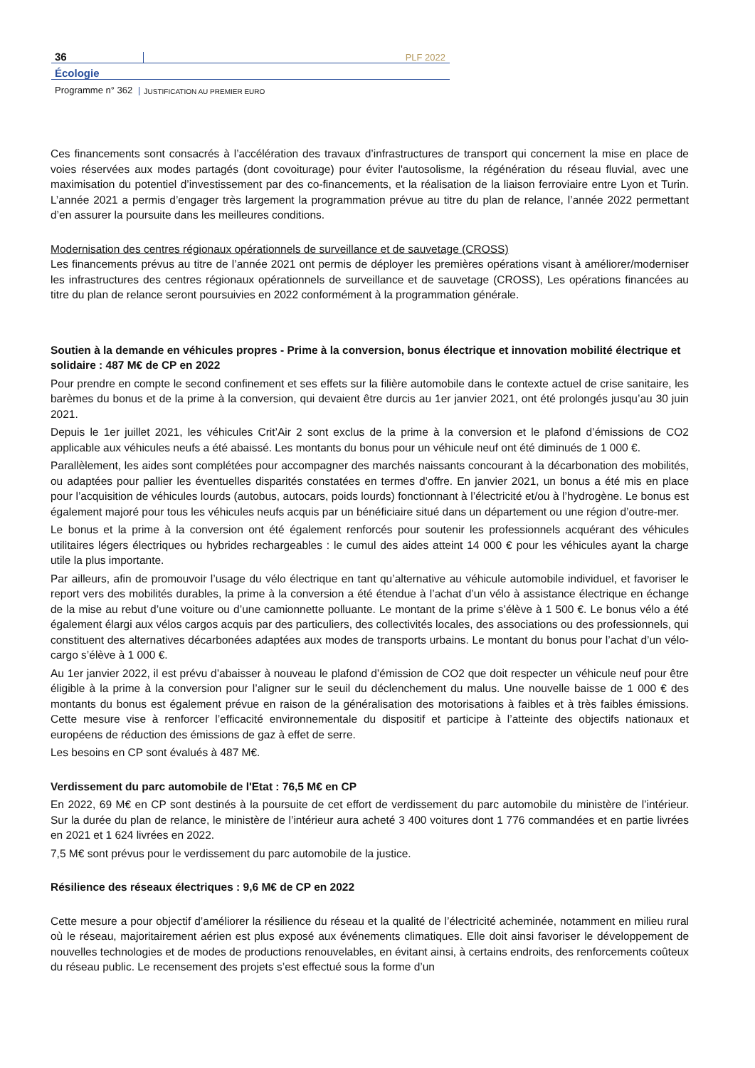36
PLF 2022
Écologie
Programme n° 362
JUSTIFICATION AU PREMIER EURO
Ces financements sont consacrés à l’accélération des travaux d’infrastructures de transport qui concernent la mise en place de voies réservées aux modes partagés (dont covoiturage) pour éviter l'autosolisme, la régénération du réseau fluvial, avec une maximisation du potentiel d’investissement par des co-financements, et la réalisation de la liaison ferroviaire entre Lyon et Turin. L’année 2021 a permis d’engager très largement la programmation prévue au titre du plan de relance, l’année 2022 permettant d’en assurer la poursuite dans les meilleures conditions.
Modernisation des centres régionaux opérationnels de surveillance et de sauvetage (CROSS)
Les financements prévus au titre de l’année 2021 ont permis de déployer les premières opérations visant à améliorer/moderniser les infrastructures des centres régionaux opérationnels de surveillance et de sauvetage (CROSS), Les opérations financées au titre du plan de relance seront poursuivies en 2022 conformément à la programmation générale.
Soutien à la demande en véhicules propres - Prime à la conversion, bonus électrique et innovation mobilité électrique et solidaire : 487 M€ de CP en 2022
Pour prendre en compte le second confinement et ses effets sur la filière automobile dans le contexte actuel de crise sanitaire, les barèmes du bonus et de la prime à la conversion, qui devaient être durcis au 1er janvier 2021, ont été prolongés jusqu’au 30 juin 2021.
Depuis le 1er juillet 2021, les véhicules Crit’Air 2 sont exclus de la prime à la conversion et le plafond d’émissions de CO2 applicable aux véhicules neufs a été abaissé. Les montants du bonus pour un véhicule neuf ont été diminués de 1 000 €.
Parallèlement, les aides sont complétées pour accompagner des marchés naissants concourant à la décarbonation des mobilités, ou adaptées pour pallier les éventuelles disparités constatées en termes d’offre. En janvier 2021, un bonus a été mis en place pour l’acquisition de véhicules lourds (autobus, autocars, poids lourds) fonctionnant à l’électricité et/ou à l’hydrogène. Le bonus est également majoré pour tous les véhicules neufs acquis par un bénéficiaire situé dans un département ou une région d’outre-mer.
Le bonus et la prime à la conversion ont été également renforcés pour soutenir les professionnels acquérant des véhicules utilitaires légers électriques ou hybrides rechargeables : le cumul des aides atteint 14 000 € pour les véhicules ayant la charge utile la plus importante.
Par ailleurs, afin de promouvoir l’usage du vélo électrique en tant qu’alternative au véhicule automobile individuel, et favoriser le report vers des mobilités durables, la prime à la conversion a été étendue à l’achat d’un vélo à assistance électrique en échange de la mise au rebut d’une voiture ou d’une camionnette polluante. Le montant de la prime s’élève à 1 500 €. Le bonus vélo a été également élargi aux vélos cargos acquis par des particuliers, des collectivités locales, des associations ou des professionnels, qui constituent des alternatives décarbonées adaptées aux modes de transports urbains. Le montant du bonus pour l’achat d’un vélo-cargo s’élève à 1 000 €.
Au 1er janvier 2022, il est prévu d’abaisser à nouveau le plafond d’émission de CO2 que doit respecter un véhicule neuf pour être éligible à la prime à la conversion pour l’aligner sur le seuil du déclenchement du malus. Une nouvelle baisse de 1 000 € des montants du bonus est également prévue en raison de la généralisation des motorisations à faibles et à très faibles émissions. Cette mesure vise à renforcer l’efficacité environnementale du dispositif et participe à l’atteinte des objectifs nationaux et européens de réduction des émissions de gaz à effet de serre.
Les besoins en CP sont évalués à 487 M€.
Verdissement du parc automobile de l'Etat : 76,5 M€ en CP
En 2022, 69 M€ en CP sont destinés à la poursuite de cet effort de verdissement du parc automobile du ministère de l’intérieur. Sur la durée du plan de relance, le ministère de l’intérieur aura acheté 3 400 voitures dont 1 776 commandées et en partie livrées en 2021 et 1 624 livrées en 2022.
7,5 M€ sont prévus pour le verdissement du parc automobile de la justice.
Résilience des réseaux électriques : 9,6 M€ de CP en 2022
Cette mesure a pour objectif d’améliorer la résilience du réseau et la qualité de l’électricité acheminée, notamment en milieu rural où le réseau, majoritairement aérien est plus exposé aux événements climatiques. Elle doit ainsi favoriser le développement de nouvelles technologies et de modes de productions renouvelables, en évitant ainsi, à certains endroits, des renforcements coûteux du réseau public. Le recensement des projets s’est effectué sous la forme d’un